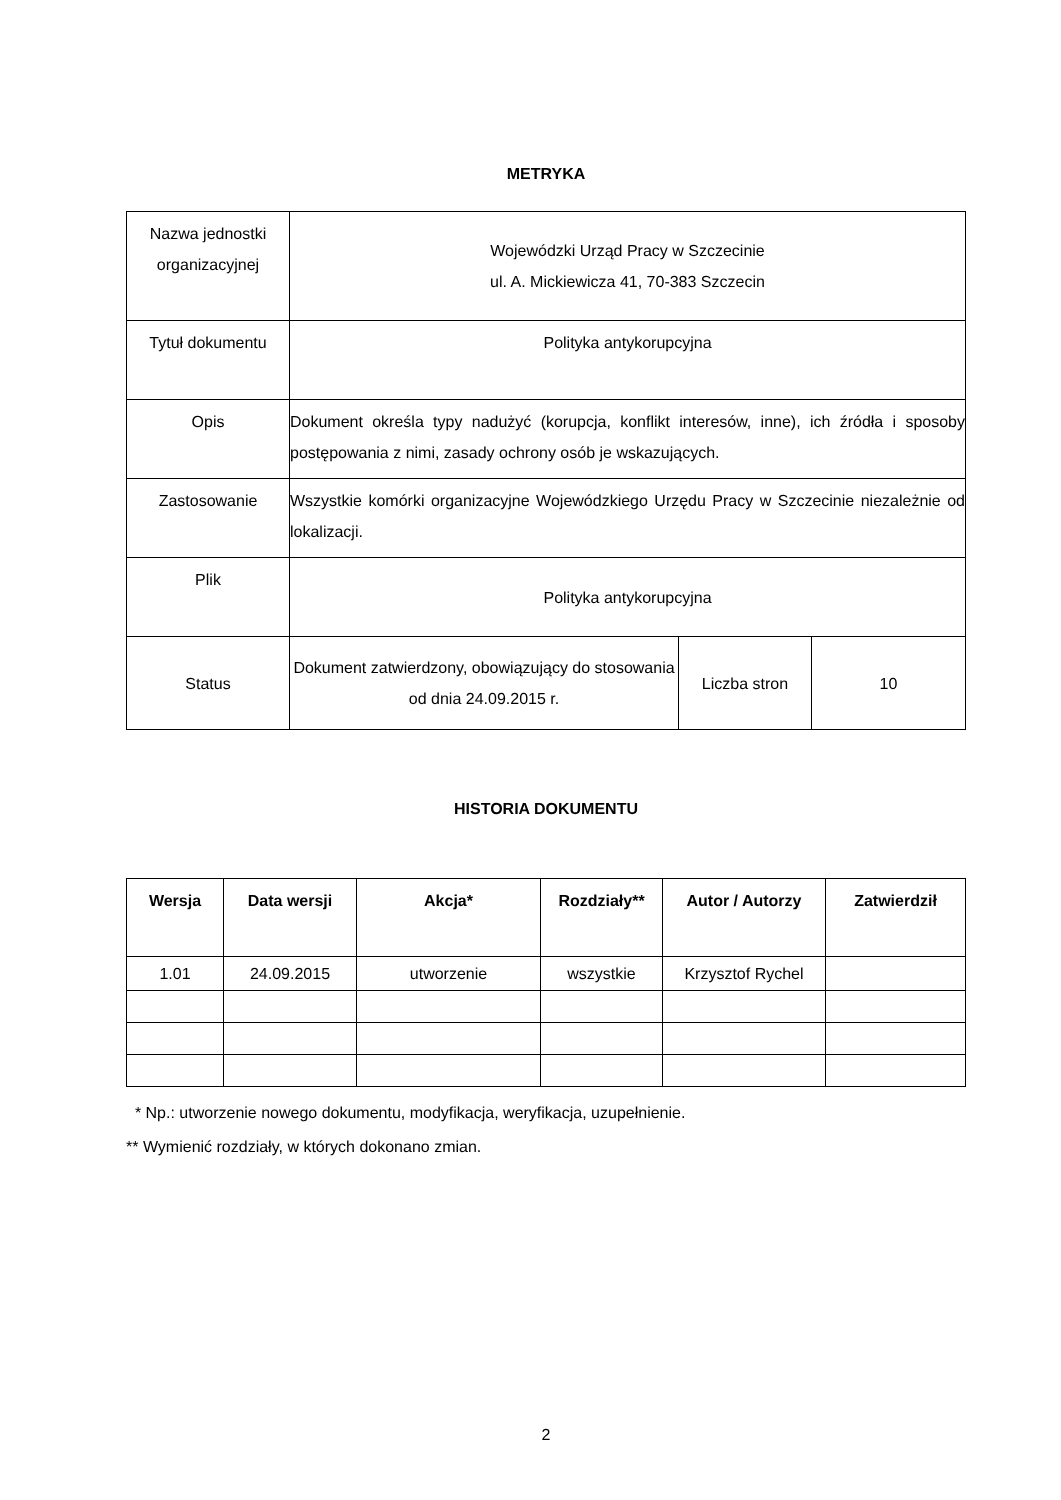METRYKA
| Nazwa jednostki organizacyjnej | Wojewódzki Urząd Pracy w Szczecinie ul. A. Mickiewicza 41, 70-383 Szczecin | | |
| Tytuł dokumentu | Polityka antykorupcyjna | | |
| Opis | Dokument określa typy nadużyć (korupcja, konflikt interesów, inne), ich źródła i sposoby postępowania z nimi, zasady ochrony osób je wskazujących. | | |
| Zastosowanie | Wszystkie komórki organizacyjne Wojewódzkiego Urzędu Pracy w Szczecinie niezależnie od lokalizacji. | | |
| Plik | Polityka antykorupcyjna | | |
| Status | Dokument zatwierdzony, obowiązujący do stosowania od dnia 24.09.2015 r. | Liczba stron | 10 |
HISTORIA DOKUMENTU
| Wersja | Data wersji | Akcja* | Rozdziały** | Autor / Autorzy | Zatwierdził |
| --- | --- | --- | --- | --- | --- |
| 1.01 | 24.09.2015 | utworzenie | wszystkie | Krzysztof Rychel | |
* Np.: utworzenie nowego dokumentu, modyfikacja, weryfikacja, uzupełnienie.
** Wymienić rozdziały, w których dokonano zmian.
2